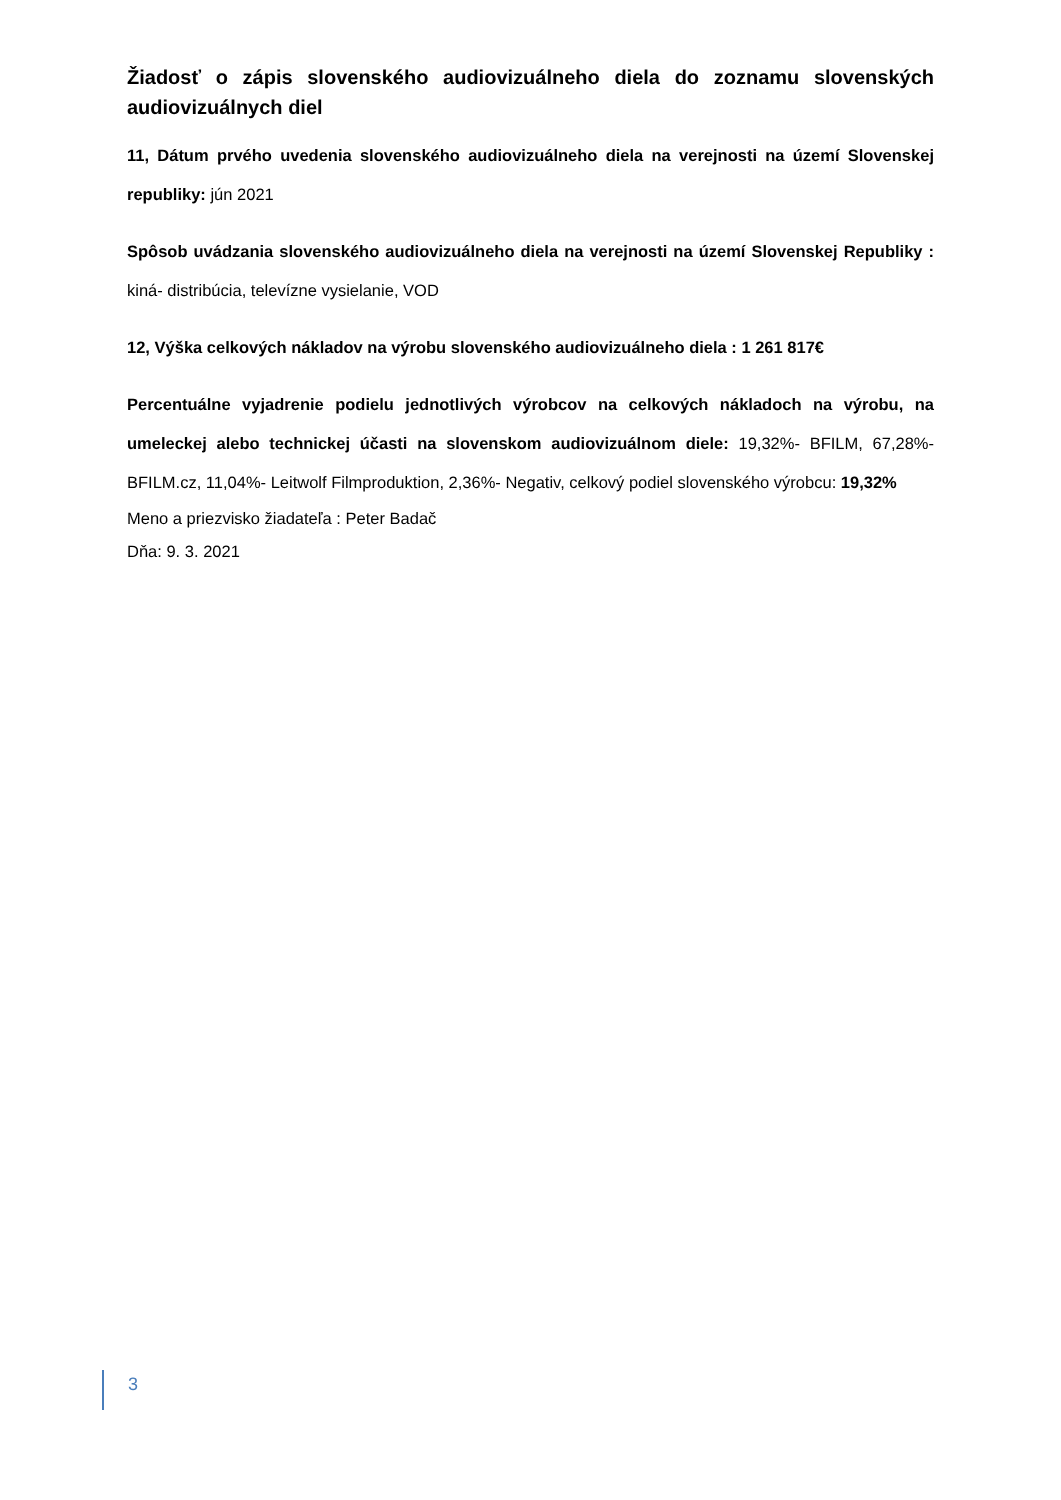Žiadosť o zápis slovenského audiovizuálneho diela do zoznamu slovenských audiovizuálnych diel
11, Dátum prvého uvedenia slovenského audiovizuálneho diela na verejnosti na území Slovenskej republiky: jún 2021
Spôsob uvádzania slovenského audiovizuálneho diela na verejnosti na území Slovenskej Republiky : kiná- distribúcia, televízne vysielanie, VOD
12, Výška celkových nákladov na výrobu slovenského audiovizuálneho diela : 1 261 817€
Percentuálne vyjadrenie podielu jednotlivých výrobcov na celkových nákladoch na výrobu, na umeleckej alebo technickej účasti na slovenskom audiovizuálnom diele: 19,32%- BFILM, 67,28%- BFILM.cz, 11,04%- Leitwolf Filmproduktion, 2,36%- Negativ, celkový podiel slovenského výrobcu: 19,32%
Meno a priezvisko žiadateľa : Peter Badač
Dňa: 9. 3. 2021
3